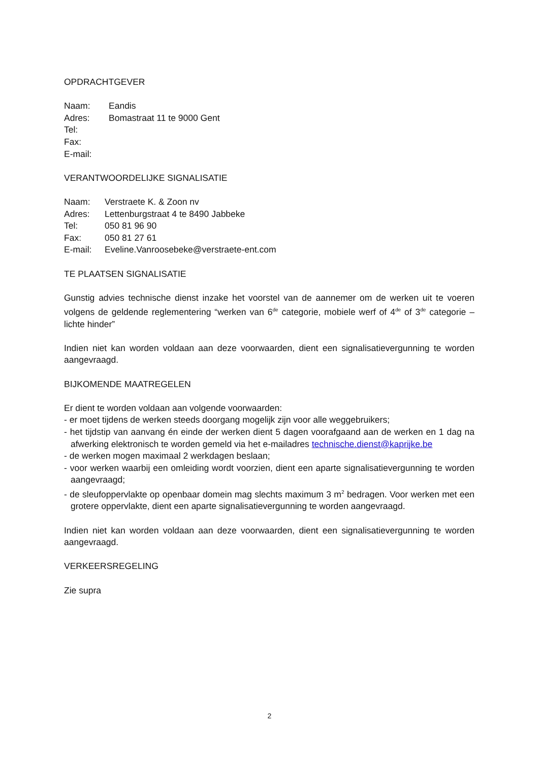OPDRACHTGEVER
Naam: Eandis
Adres: Bomastraat 11 te 9000 Gent
Tel:
Fax:
E-mail:
VERANTWOORDELIJKE SIGNALISATIE
Naam: Verstraete K. & Zoon nv
Adres: Lettenburgstraat 4 te 8490 Jabbeke
Tel: 050 81 96 90
Fax: 050 81 27 61
E-mail: Eveline.Vanroosebeke@verstraete-ent.com
TE PLAATSEN SIGNALISATIE
Gunstig advies technische dienst inzake het voorstel van de aannemer om de werken uit te voeren volgens de geldende reglementering “werken van 6<sup>de</sup> categorie, mobiele werf of 4<sup>de</sup> of 3<sup>de</sup> categorie – lichte hinder”
Indien niet kan worden voldaan aan deze voorwaarden, dient een signalisatievergunning te worden aangevraagd.
BIJKOMENDE MAATREGELEN
Er dient te worden voldaan aan volgende voorwaarden:
- er moet tijdens de werken steeds doorgang mogelijk zijn voor alle weggebruikers;
- het tijdstip van aanvang én einde der werken dient 5 dagen voorafgaand aan de werken en 1 dag na afwerking elektronisch te worden gemeld via het e-mailadres technische.dienst@kaprijke.be
- de werken mogen maximaal 2 werkdagen beslaan;
- voor werken waarbij een omleiding wordt voorzien, dient een aparte signalisatievergunning te worden aangevraagd;
- de sleufoppervlakte op openbaar domein mag slechts maximum 3 m<sup>2</sup> bedragen. Voor werken met een grotere oppervlakte, dient een aparte signalisatievergunning te worden aangevraagd.
Indien niet kan worden voldaan aan deze voorwaarden, dient een signalisatievergunning te worden aangevraagd.
VERKEERSREGELING
Zie supra
2